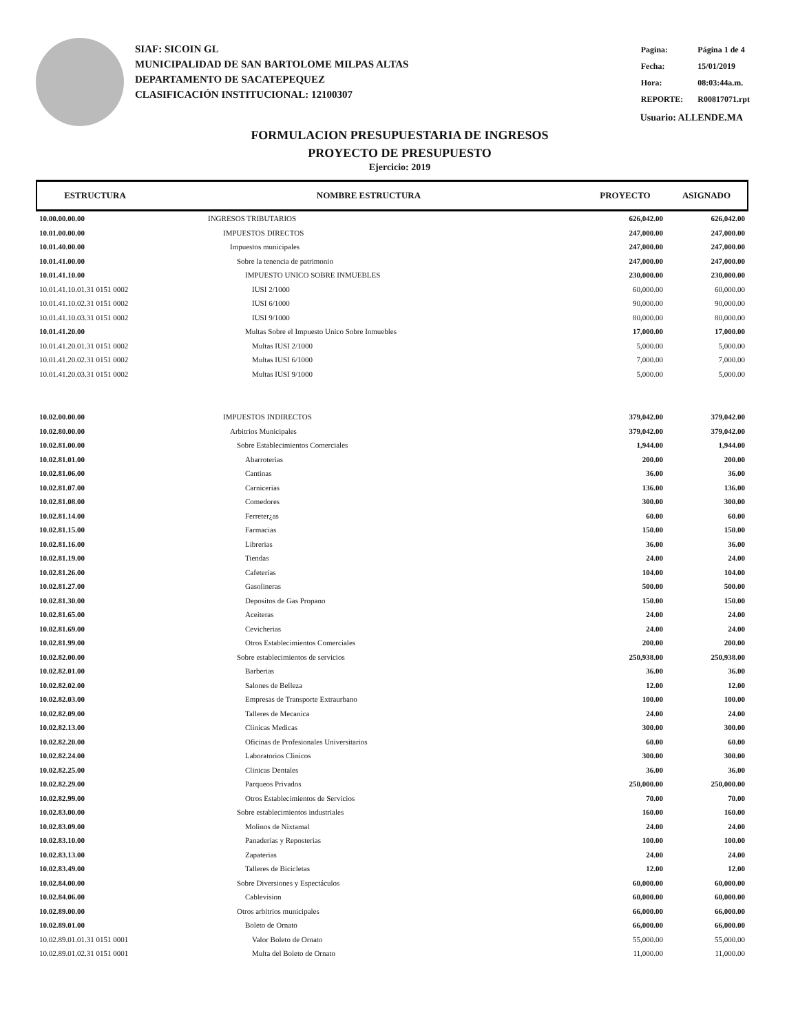SIAF: SICOIN GL
MUNICIPALIDAD DE SAN BARTOLOME MILPAS ALTAS
DEPARTAMENTO DE SACATEPEQUEZ
CLASIFICACIÓN INSTITUCIONAL: 12100307
| Pagina: | Página 1 de 4 |
| Fecha: | 15/01/2019 |
| Hora: | 08:03:44a.m. |
| REPORTE: | R00817071.rpt |
Usuario: ALLENDE.MA
FORMULACION PRESUPUESTARIA DE INGRESOS
PROYECTO DE PRESUPUESTO
Ejercicio: 2019
| ESTRUCTURA | NOMBRE ESTRUCTURA | PROYECTO | ASIGNADO |
| --- | --- | --- | --- |
| 10.00.00.00.00 | INGRESOS TRIBUTARIOS | 626,042.00 | 626,042.00 |
| 10.01.00.00.00 | IMPUESTOS DIRECTOS | 247,000.00 | 247,000.00 |
| 10.01.40.00.00 | Impuestos municipales | 247,000.00 | 247,000.00 |
| 10.01.41.00.00 | Sobre la tenencia de patrimonio | 247,000.00 | 247,000.00 |
| 10.01.41.10.00 | IMPUESTO UNICO SOBRE INMUEBLES | 230,000.00 | 230,000.00 |
| 10.01.41.10.01.31 0151 0002 | IUSI 2/1000 | 60,000.00 | 60,000.00 |
| 10.01.41.10.02.31 0151 0002 | IUSI 6/1000 | 90,000.00 | 90,000.00 |
| 10.01.41.10.03.31 0151 0002 | IUSI 9/1000 | 80,000.00 | 80,000.00 |
| 10.01.41.20.00 | Multas Sobre el Impuesto Unico Sobre Inmuebles | 17,000.00 | 17,000.00 |
| 10.01.41.20.01.31 0151 0002 | Multas IUSI 2/1000 | 5,000.00 | 5,000.00 |
| 10.01.41.20.02.31 0151 0002 | Multas IUSI 6/1000 | 7,000.00 | 7,000.00 |
| 10.01.41.20.03.31 0151 0002 | Multas IUSI 9/1000 | 5,000.00 | 5,000.00 |
| 10.02.00.00.00 | IMPUESTOS INDIRECTOS | 379,042.00 | 379,042.00 |
| 10.02.80.00.00 | Arbitrios Municipales | 379,042.00 | 379,042.00 |
| 10.02.81.00.00 | Sobre Establecimientos Comerciales | 1,944.00 | 1,944.00 |
| 10.02.81.01.00 | Abarroterias | 200.00 | 200.00 |
| 10.02.81.06.00 | Cantinas | 36.00 | 36.00 |
| 10.02.81.07.00 | Carnicerias | 136.00 | 136.00 |
| 10.02.81.08.00 | Comedores | 300.00 | 300.00 |
| 10.02.81.14.00 | Ferreter¿as | 60.00 | 60.00 |
| 10.02.81.15.00 | Farmacias | 150.00 | 150.00 |
| 10.02.81.16.00 | Librerias | 36.00 | 36.00 |
| 10.02.81.19.00 | Tiendas | 24.00 | 24.00 |
| 10.02.81.26.00 | Cafeterias | 104.00 | 104.00 |
| 10.02.81.27.00 | Gasolineras | 500.00 | 500.00 |
| 10.02.81.30.00 | Depositos de Gas Propano | 150.00 | 150.00 |
| 10.02.81.65.00 | Aceiteras | 24.00 | 24.00 |
| 10.02.81.69.00 | Cevicherias | 24.00 | 24.00 |
| 10.02.81.99.00 | Otros Establecimientos Comerciales | 200.00 | 200.00 |
| 10.02.82.00.00 | Sobre establecimientos de servicios | 250,938.00 | 250,938.00 |
| 10.02.82.01.00 | Barberias | 36.00 | 36.00 |
| 10.02.82.02.00 | Salones de Belleza | 12.00 | 12.00 |
| 10.02.82.03.00 | Empresas de Transporte Extraurbano | 100.00 | 100.00 |
| 10.02.82.09.00 | Talleres de Mecanica | 24.00 | 24.00 |
| 10.02.82.13.00 | Clinicas Medicas | 300.00 | 300.00 |
| 10.02.82.20.00 | Oficinas de Profesionales Universitarios | 60.00 | 60.00 |
| 10.02.82.24.00 | Laboratorios Clinicos | 300.00 | 300.00 |
| 10.02.82.25.00 | Clinicas Dentales | 36.00 | 36.00 |
| 10.02.82.29.00 | Parqueos Privados | 250,000.00 | 250,000.00 |
| 10.02.82.99.00 | Otros Establecimientos de Servicios | 70.00 | 70.00 |
| 10.02.83.00.00 | Sobre establecimientos industriales | 160.00 | 160.00 |
| 10.02.83.09.00 | Molinos de Nixtamal | 24.00 | 24.00 |
| 10.02.83.10.00 | Panaderias y Reposterias | 100.00 | 100.00 |
| 10.02.83.13.00 | Zapaterias | 24.00 | 24.00 |
| 10.02.83.49.00 | Talleres de Bicicletas | 12.00 | 12.00 |
| 10.02.84.00.00 | Sobre Diversiones y Espectáculos | 60,000.00 | 60,000.00 |
| 10.02.84.06.00 | Cablevision | 60,000.00 | 60,000.00 |
| 10.02.89.00.00 | Otros arbitrios municipales | 66,000.00 | 66,000.00 |
| 10.02.89.01.00 | Boleto de Ornato | 66,000.00 | 66,000.00 |
| 10.02.89.01.01.31 0151 0001 | Valor Boleto de Ornato | 55,000.00 | 55,000.00 |
| 10.02.89.01.02.31 0151 0001 | Multa del Boleto de Ornato | 11,000.00 | 11,000.00 |